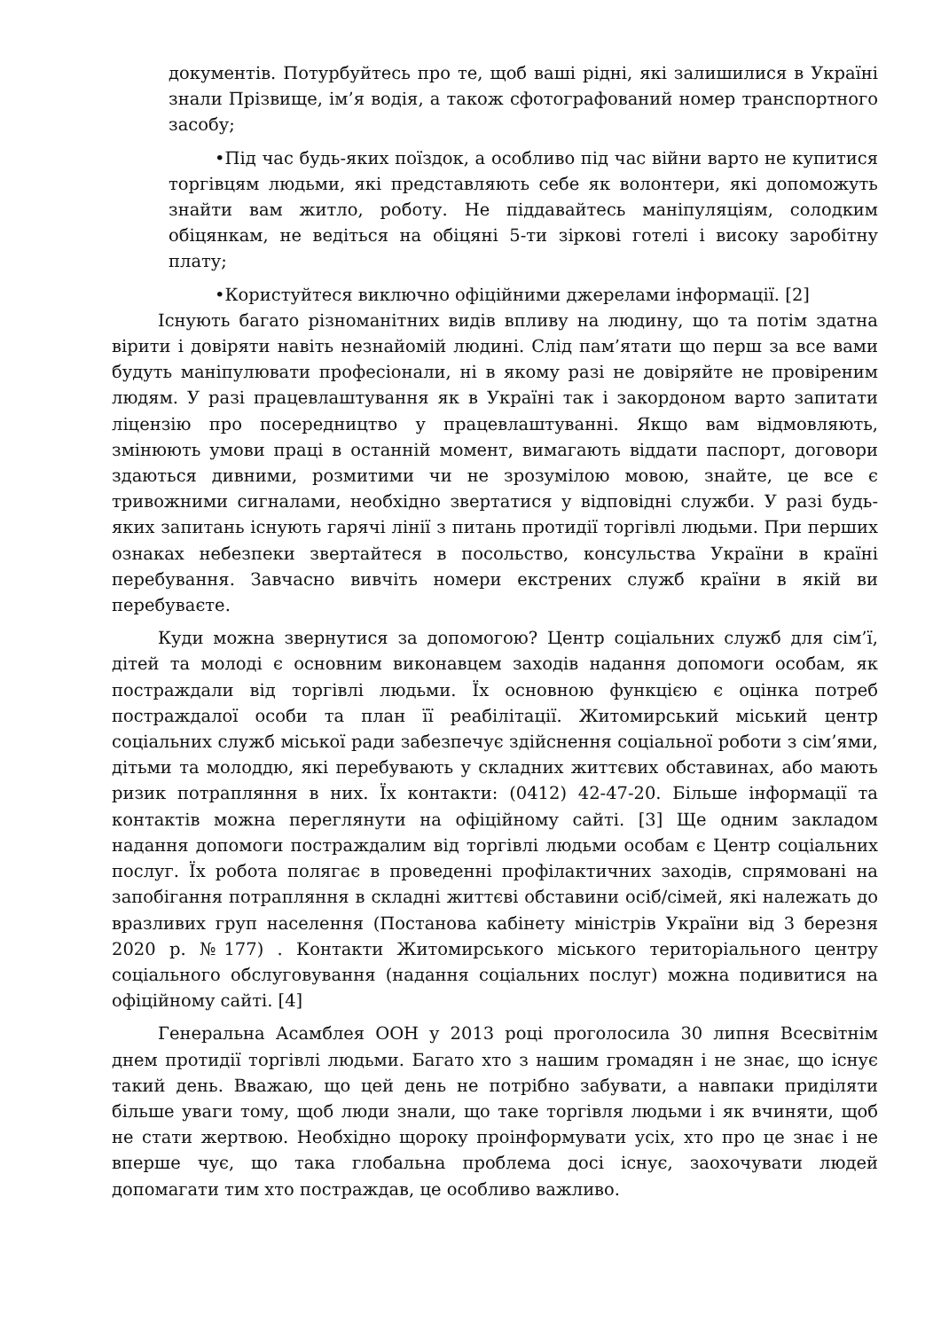документів. Потурбуйтесь про те, щоб ваші рідні, які залишилися в Україні знали Прізвище, ім’я водія, а також сфотографований номер транспортного засобу;
•Під час будь-яких поїздок, а особливо під час війни варто не купитися торгівцям людьми, які представляють себе як волонтери, які допоможуть знайти вам житло, роботу. Не піддавайтесь маніпуляціям, солодким обіцянкам, не ведіться на обіцяні 5-ти зіркові готелі і високу заробітну плату;
•Користуйтеся виключно офіційними джерелами інформації. [2]
Існують багато різноманітних видів впливу на людину, що та потім здатна вірити і довіряти навіть незнайомій людині. Слід пам’ятати що перш за все вами будуть маніпулювати професіонали, ні в якому разі не довіряйте не провіреним людям. У разі працевлаштування як в Україні так і закордоном варто запитати ліцензію про посередництво у працевлаштуванні. Якщо вам відмовляють, змінюють умови праці в останній момент, вимагають віддати паспорт, договори здаються дивними, розмитими чи не зрозумілою мовою, знайте, це все є тривожними сигналами, необхідно звертатися у відповідні служби. У разі будь-яких запитань існують гарячі лінії з питань протидії торгівлі людьми. При перших ознаках небезпеки звертайтеся в посольство, консульства України в країні перебування. Завчасно вивчіть номери екстрених служб країни в якій ви перебуваєте.
Куди можна звернутися за допомогою? Центр соціальних служб для сім’ї, дітей та молоді є основним виконавцем заходів надання допомоги особам, як постраждали від торгівлі людьми. Їх основною функцією є оцінка потреб постраждалої особи та план її реабілітації. Житомирський міський центр соціальних служб міської ради забезпечує здійснення соціальної роботи з сім’ями, дітьми та молоддю, які перебувають у складних життєвих обставинах, або мають ризик потрапляння в них. Їх контакти: (0412) 42-47-20. Більше інформації та контактів можна переглянути на офіційному сайті. [3] Ще одним закладом надання допомоги постраждалим від торгівлі людьми особам є Центр соціальних послуг. Їх робота полягає в проведенні профілактичних заходів, спрямовані на запобігання потрапляння в складні життєві обставини осіб/сімей, які належать до вразливих груп населення (Постанова кабінету міністрів України від 3 березня 2020 р. №177) . Контакти Житомирського міського територіального центру соціального обслуговування (надання соціальних послуг) можна подивитися на офіційному сайті. [4]
Генеральна Асамблея ООН у 2013 році проголосила 30 липня Всесвітнім днем протидії торгівлі людьми. Багато хто з нашим громадян і не знає, що існує такий день. Вважаю, що цей день не потрібно забувати, а навпаки приділяти більше уваги тому, щоб люди знали, що таке торгівля людьми і як вчиняти, щоб не стати жертвою. Необхідно щороку проінформувати усіх, хто про це знає і не вперше чує, що така глобальна проблема досі існує, заохочувати людей допомагати тим хто постраждав, це особливо важливо.